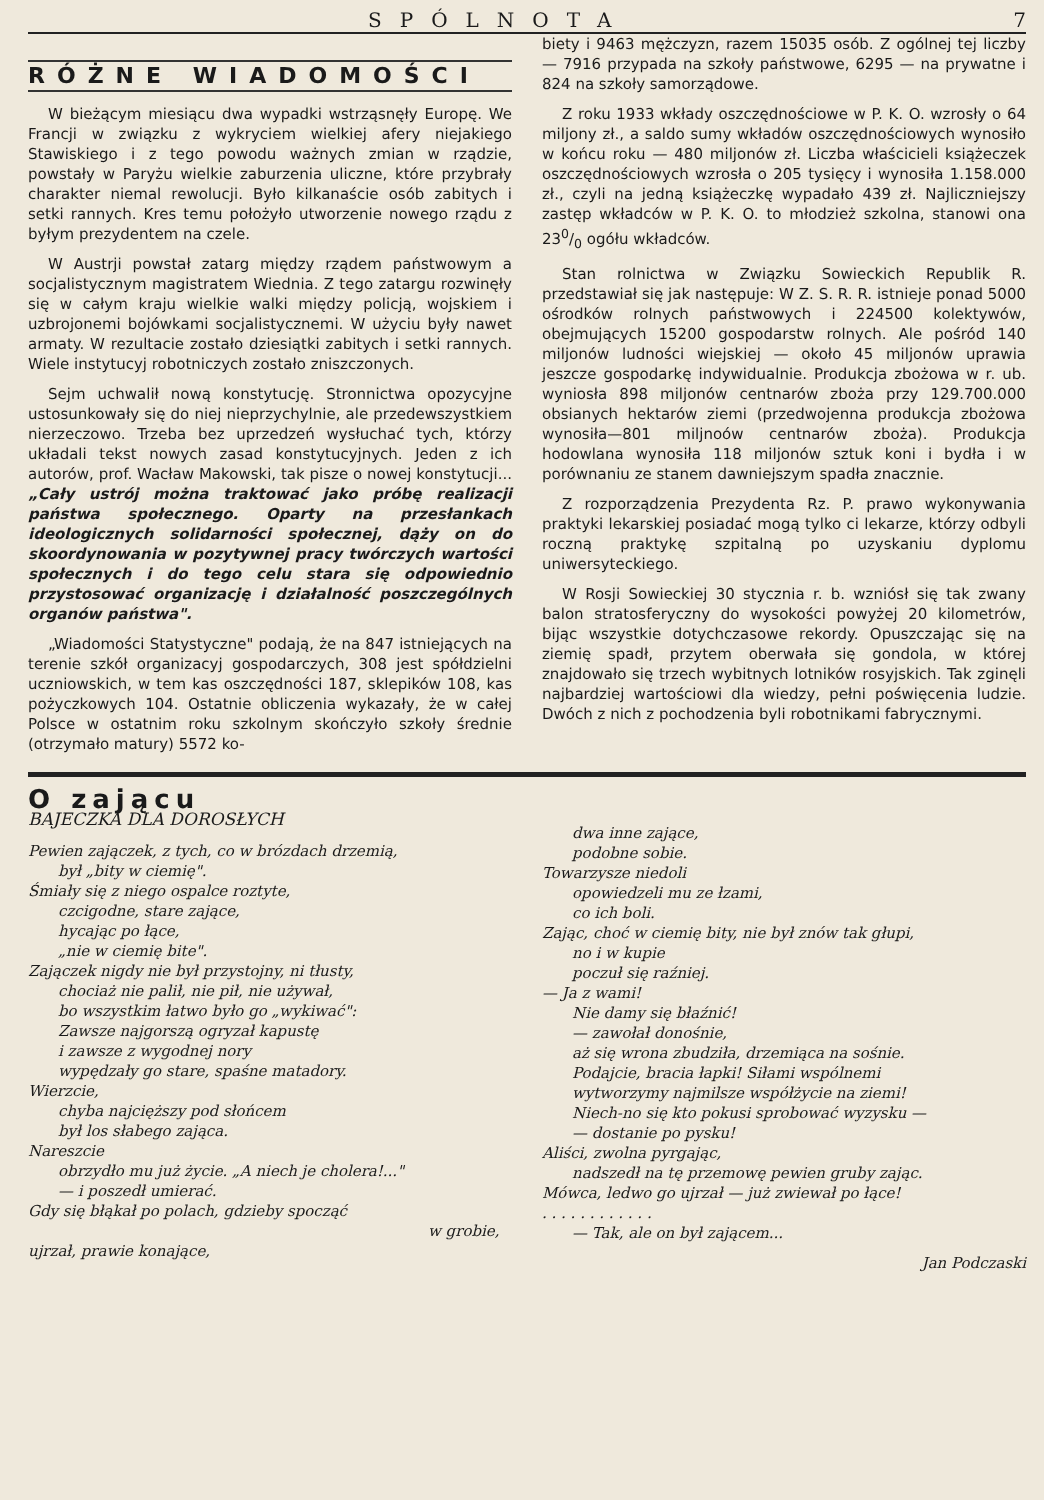SPÓLNOTA 7
RÓŻNE WIADOMOŚCI
W bieżącym miesiącu dwa wypadki wstrząsnęły Europę. We Francji w związku z wykryciem wielkiej afery niejakiego Stawiskiego i z tego powodu ważnych zmian w rządzie, powstały w Paryżu wielkie zaburzenia uliczne, które przybrały charakter niemal rewolucji. Było kilkanaście osób zabitych i setki rannych. Kres temu położyło utworzenie nowego rządu z byłym prezydentem na czele.
W Austrji powstał zatarg między rządem państwowym a socjalistycznym magistratem Wiednia. Z tego zatargu rozwinęły się w całym kraju wielkie walki między policją, wojskiem i uzbrojonemi bojówkami socjalistycznemi. W użyciu były nawet armaty. W rezultacie zostało dziesiątki zabitych i setki rannych. Wiele instytucyj robotniczych zostało zniszczonych.
Sejm uchwalił nową konstytucję. Stronnictwa opozycyjne ustosunkowały się do niej nieprzychylnie, ale przedewszystkiem nierzeczowo. Trzeba bez uprzedzeń wysłuchać tych, którzy układali tekst nowych zasad konstytucyjnych. Jeden z ich autorów, prof. Wacław Makowski, tak pisze o nowej konstytucji... „Cały ustrój można traktować jako próbę realizacji państwa społecznego. Oparty na przesłankach ideologicznych solidarności społecznej, dąży on do skoordynowania w pozytywnej pracy twórczych wartości społecznych i do tego celu stara się odpowiednio przystosować organizację i działalność poszczególnych organów państwa".
„Wiadomości Statystyczne" podają, że na 847 istniejących na terenie szkół organizacyj gospodarczych, 308 jest spółdzielni uczniowskich, w tem kas oszczędności 187, sklepików 108, kas pożyczkowych 104. Ostatnie obliczenia wykazały, że w całej Polsce w ostatnim roku szkolnym skończyło szkoły średnie (otrzymało matury) 5572 ko-
biety i 9463 mężczyzn, razem 15035 osób. Z ogólnej tej liczby — 7916 przypada na szkoły państwowe, 6295 — na prywatne i 824 na szkoły samorządowe.
Z roku 1933 wkłady oszczędnościowe w P. K. O. wzrosły o 64 miljony zł., a saldo sumy wkładów oszczędnościowych wynosiło w końcu roku — 480 miljonów zł. Liczba właścicieli książeczek oszczędnościowych wzrosła o 205 tysięcy i wynosiła 1.158.000 zł., czyli na jedną książeczkę wypadało 439 zł. Najliczniejszy zastęp wkładców w P. K. O. to młodzież szkolna, stanowi ona 230/0 ogółu wkładców.
Stan rolnictwa w Związku Sowieckich Republik R. przedstawiał się jak następuje: W Z. S. R. R. istnieje ponad 5000 ośrodków rolnych państwowych i 224500 kolektywów, obejmujących 15200 gospodarstw rolnych. Ale pośród 140 miljonów ludności wiejskiej — około 45 miljonów uprawia jeszcze gospodarkę indywidualnie. Produkcja zbożowa w r. ub. wyniosła 898 miljonów centnarów zboża przy 129.700.000 obsianych hektarów ziemi (przedwojenna produkcja zbożowa wynosiła—801 miljnoów centnarów zboża). Produkcja hodowlana wynosiła 118 miljonów sztuk koni i bydła i w porównaniu ze stanem dawniejszym spadła znacznie.
Z rozporządzenia Prezydenta Rz. P. prawo wykonywania praktyki lekarskiej posiadać mogą tylko ci lekarze, którzy odbyli roczną praktykę szpitalną po uzyskaniu dyplomu uniwersyteckiego.
W Rosji Sowieckiej 30 stycznia r. b. wzniósł się tak zwany balon stratosferyczny do wysokości powyżej 20 kilometrów, bijąc wszystkie dotychczasowe rekordy. Opuszczając się na ziemię spadł, przytem oberwała się gondola, w której znajdowało się trzech wybitnych lotników rosyjskich. Tak zginęli najbardziej wartościowi dla wiedzy, pełni poświęcenia ludzie. Dwóch z nich z pochodzenia byli robotnikami fabrycznymi.
O zającu
BAJECZKA DLA DOROSŁYCH
Pewien zajączek, z tych, co w brózdach drzemią,
był „bity w ciemię".
Śmiały się z niego ospalce roztyte,
czcigodne, stare zające,
hycając po łące,
„nie w ciemię bite".
Zajączek nigdy nie był przystojny, ni tłusty,
chociaż nie palił, nie pił, nie używał,
bo wszystkim łatwo było go „wykiwać":
Zawsze najgorszą ogryzał kapustę
i zawsze z wygodnej nory
wypędzały go stare, spaśne matadory.
Wierzcie,
chyba najcięższy pod słońcem
był los słabego zająca.
Nareszcie
obrzydło mu już życie. „A niech je cholera!..."
— i poszedł umierać.
Gdy się błąkał po polach, gdzieby spocząć
w grobie,
ujrzał, prawie konające,
dwa inne zające,
podobne sobie.
Towarzysze niedoli
opowiedzeli mu ze łzami,
co ich boli.
Zając, choć w ciemię bity, nie był znów tak głupi,
no i w kupie
poczuł się raźniej.
— Ja z wami!
Nie damy się błaźnić!
— zawołał donośnie,
aż się wrona zbudziła, drzemiąca na sośnie.
Podajcie, bracia łapki! Siłami wspólnemi
wytworzymy najmilsze współżycie na ziemi!
Niech-no się kto pokusi sprobować wyzysku —
— dostanie po pysku!
Aliści, zwolna pyrgając,
nadszedł na tę przemowę pewien gruby zając.
Mówca, ledwo go ujrzał — już zwiewał po łące!
. . . . . . . . . . . .
— Tak, ale on był zającem...
Jan Podczaski